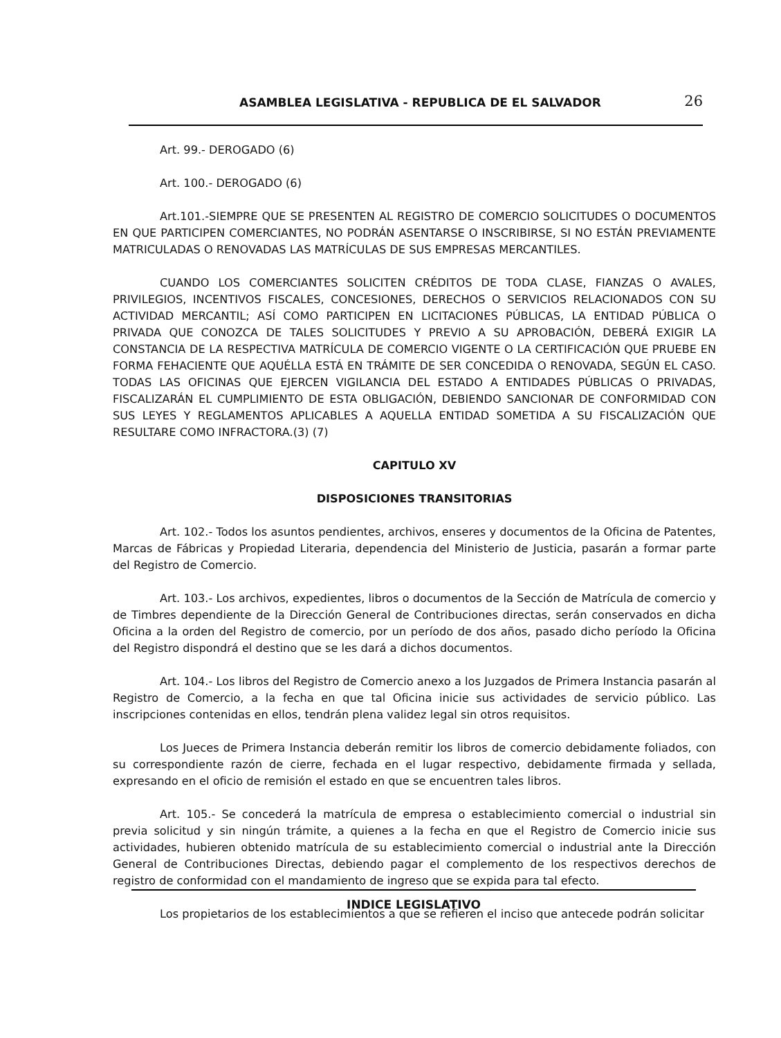ASAMBLEA LEGISLATIVA - REPUBLICA DE EL SALVADOR 26
Art. 99.- DEROGADO (6)
Art. 100.- DEROGADO (6)
Art.101.-SIEMPRE QUE SE PRESENTEN AL REGISTRO DE COMERCIO SOLICITUDES O DOCUMENTOS EN QUE PARTICIPEN COMERCIANTES, NO PODRÁN ASENTARSE O INSCRIBIRSE, SI NO ESTÁN PREVIAMENTE MATRICULADAS O RENOVADAS LAS MATRÍCULAS DE SUS EMPRESAS MERCANTILES.
CUANDO LOS COMERCIANTES SOLICITEN CRÉDITOS DE TODA CLASE, FIANZAS O AVALES, PRIVILEGIOS, INCENTIVOS FISCALES, CONCESIONES, DERECHOS O SERVICIOS RELACIONADOS CON SU ACTIVIDAD MERCANTIL; ASÍ COMO PARTICIPEN EN LICITACIONES PÚBLICAS, LA ENTIDAD PÚBLICA O PRIVADA QUE CONOZCA DE TALES SOLICITUDES Y PREVIO A SU APROBACIÓN, DEBERÁ EXIGIR LA CONSTANCIA DE LA RESPECTIVA MATRÍCULA DE COMERCIO VIGENTE O LA CERTIFICACIÓN QUE PRUEBE EN FORMA FEHACIENTE QUE AQUÉLLA ESTÁ EN TRÁMITE DE SER CONCEDIDA O RENOVADA, SEGÚN EL CASO. TODAS LAS OFICINAS QUE EJERCEN VIGILANCIA DEL ESTADO A ENTIDADES PÚBLICAS O PRIVADAS, FISCALIZARÁN EL CUMPLIMIENTO DE ESTA OBLIGACIÓN, DEBIENDO SANCIONAR DE CONFORMIDAD CON SUS LEYES Y REGLAMENTOS APLICABLES A AQUELLA ENTIDAD SOMETIDA A SU FISCALIZACIÓN QUE RESULTARE COMO INFRACTORA.(3) (7)
CAPITULO XV
DISPOSICIONES TRANSITORIAS
Art. 102.- Todos los asuntos pendientes, archivos, enseres y documentos de la Oficina de Patentes, Marcas de Fábricas y Propiedad Literaria, dependencia del Ministerio de Justicia, pasarán a formar parte del Registro de Comercio.
Art. 103.- Los archivos, expedientes, libros o documentos de la Sección de Matrícula de comercio y de Timbres dependiente de la Dirección General de Contribuciones directas, serán conservados en dicha Oficina a la orden del Registro de comercio, por un período de dos años, pasado dicho período la Oficina del Registro dispondrá el destino que se les dará a dichos documentos.
Art. 104.- Los libros del Registro de Comercio anexo a los Juzgados de Primera Instancia pasarán al Registro de Comercio, a la fecha en que tal Oficina inicie sus actividades de servicio público. Las inscripciones contenidas en ellos, tendrán plena validez legal sin otros requisitos.
Los Jueces de Primera Instancia deberán remitir los libros de comercio debidamente foliados, con su correspondiente razón de cierre, fechada en el lugar respectivo, debidamente firmada y sellada, expresando en el oficio de remisión el estado en que se encuentren tales libros.
Art. 105.- Se concederá la matrícula de empresa o establecimiento comercial o industrial sin previa solicitud y sin ningún trámite, a quienes a la fecha en que el Registro de Comercio inicie sus actividades, hubieren obtenido matrícula de su establecimiento comercial o industrial ante la Dirección General de Contribuciones Directas, debiendo pagar el complemento de los respectivos derechos de registro de conformidad con el mandamiento de ingreso que se expida para tal efecto.
Los propietarios de los establecimientos a que se refieren el inciso que antecede podrán solicitar
INDICE LEGISLATIVO